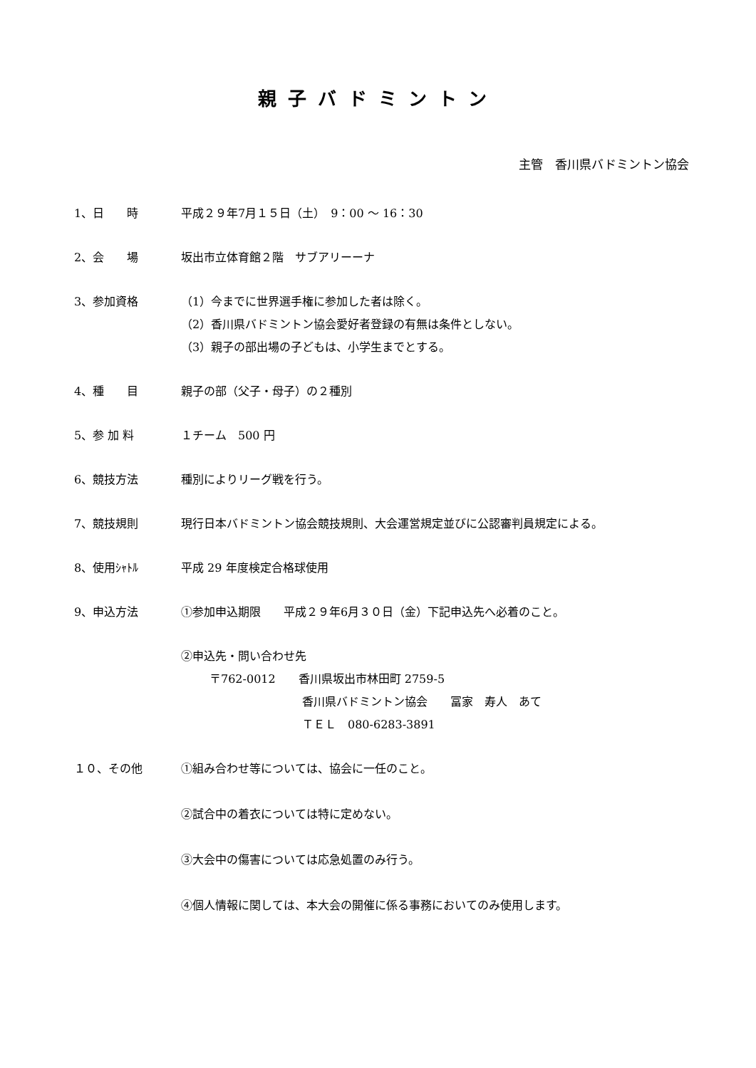親子バドミントン
主管　香川県バドミントン協会
1、日　　時 平成２９年7月１５日（土）　9：00 ～ 16：30
2、会　　場 坂出市立体育館２階　サブアリーーナ
3、参加資格 （1）今までに世界選手権に参加した者は除く。
（2）香川県バドミントン協会愛好者登録の有無は条件としない。
（3）親子の部出場の子どもは、小学生までとする。
4、種　　目 親子の部（父子・母子）の２種別
5、参 加 料 １チーム　500 円
6、競技方法 種別によりリーグ戦を行う。
7、競技規則 現行日本バドミントン協会競技規則、大会運営規定並びに公認審判員規定による。
8、使用ｼｬﾄﾙ 平成 29 年度検定合格球使用
9、申込方法 ①参加申込期限　　平成２９年6月３０日（金）下記申込先へ必着のこと。
②申込先・問い合わせ先
〒762-0012　　香川県坂出市林田町 2759-5
香川県バドミントン協会　　冨家　寿人　あて
ＴＥＬ　080-6283-3891
１０、その他 ①組み合わせ等については、協会に一任のこと。
②試合中の着衣については特に定めない。
③大会中の傷害については応急処置のみ行う。
④個人情報に関しては、本大会の開催に係る事務においてのみ使用します。